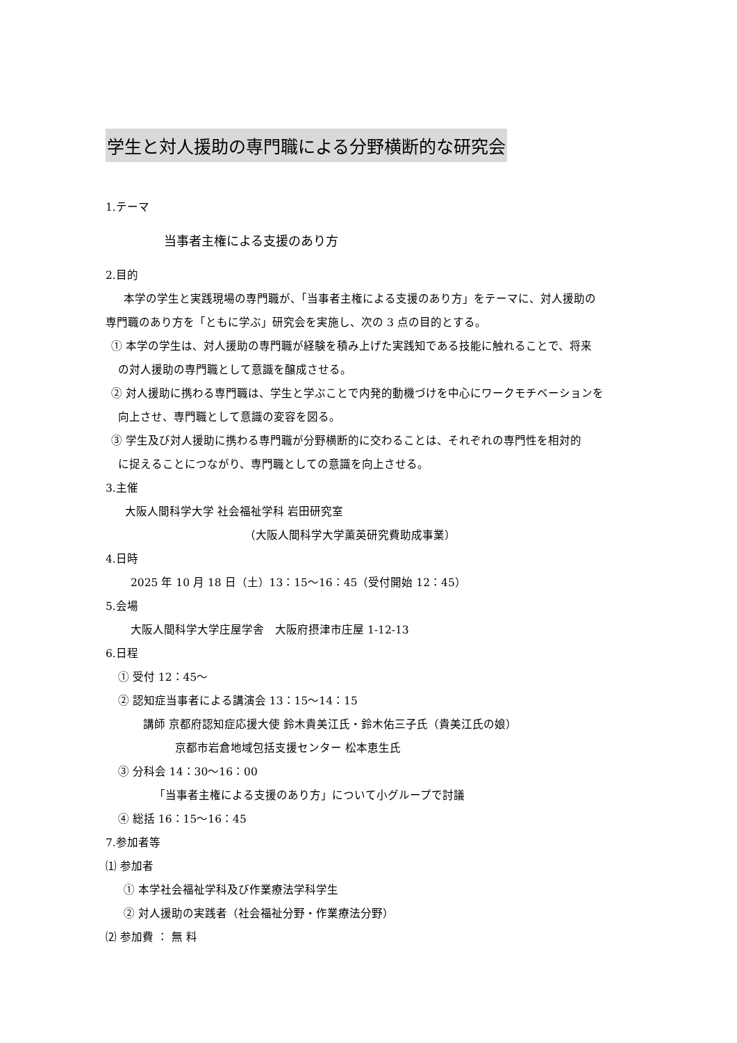学生と対人援助の専門職による分野横断的な研究会
1.テーマ
当事者主権による支援のあり方
2.目的
本学の学生と実践現場の専門職が、「当事者主権による支援のあり方」をテーマに、対人援助の
専門職のあり方を「ともに学ぶ」研究会を実施し、次の 3 点の目的とする。
① 本学の学生は、対人援助の専門職が経験を積み上げた実践知である技能に触れることで、将来
の対人援助の専門職として意識を醸成させる。
② 対人援助に携わる専門職は、学生と学ぶことで内発的動機づけを中心にワークモチベーションを
向上させ、専門職として意識の変容を図る。
③ 学生及び対人援助に携わる専門職が分野横断的に交わることは、それぞれの専門性を相対的
に捉えることにつながり、専門職としての意識を向上させる。
3.主催
大阪人間科学大学 社会福祉学科 岩田研究室
（大阪人間科学大学薫英研究費助成事業）
4.日時
2025 年 10 月 18 日（土）13：15～16：45（受付開始 12：45）
5.会場
大阪人間科学大学庄屋学舎　大阪府摂津市庄屋 1-12-13
6.日程
① 受付 12：45～
② 認知症当事者による講演会 13：15～14：15
講師 京都府認知症応援大使 鈴木貴美江氏・鈴木佑三子氏（貴美江氏の娘）
京都市岩倉地域包括支援センター 松本恵生氏
③ 分科会 14：30～16：00
「当事者主権による支援のあり方」について小グループで討議
④ 総括 16：15～16：45
7.参加者等
⑴ 参加者
① 本学社会福祉学科及び作業療法学科学生
② 対人援助の実践者（社会福祉分野・作業療法分野）
⑵ 参加費 ： 無 料